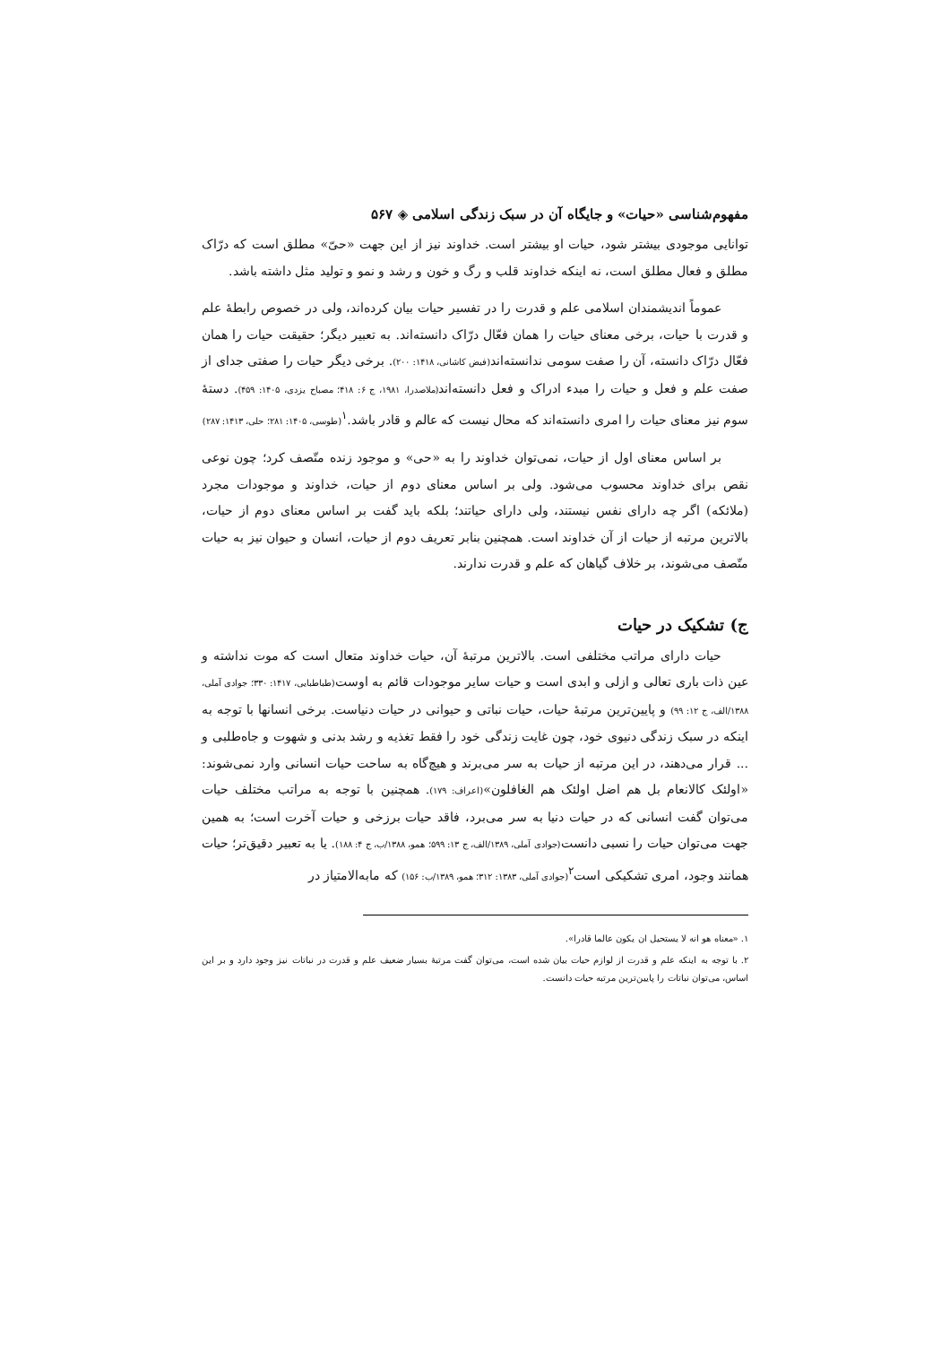مفهوم‌شناسی «حیات» و جایگاه آن در سبک زندگی اسلامی ◈ ۵۶۷
توانایی موجودی بیشتر شود، حیات او بیشتر است. خداوند نیز از این جهت «حیّ» مطلق است که درّاک مطلق و فعال مطلق است، نه اینکه خداوند قلب و رگ و خون و رشد و نمو و تولید مثل داشته باشد.
عموماً اندیشمندان اسلامی علم و قدرت را در تفسیر حیات بیان کرده‌اند، ولی در خصوص رابطهٔ علم و قدرت با حیات، برخی معنای حیات را همان فعّال درّاک دانسته‌اند. به تعبیر دیگر؛ حقیقت حیات را همان فعّال درّاک دانسته، آن را صفت سومی ندانسته‌اند(فیض کاشانی، ۱۴۱۸: ۲۰۰). برخی دیگر حیات را صفتی جدای از صفت علم و فعل و حیات را مبدء ادراک و فعل دانسته‌اند(ملاصدرا، ۱۹۸۱، ج ۶: ۴۱۸؛ مصباح یزدی، ۱۴۰۵: ۴۵۹). دستهٔ سوم نیز معنای حیات را امری دانسته‌اند که محال نیست که عالم و قادر باشد.<sup>۱</sup>(طوسی، ۱۴۰۵: ۲۸۱؛ حلی، ۱۴۱۳: ۲۸۷)
بر اساس معنای اول از حیات، نمی‌توان خداوند را به «حی» و موجود زنده متّصف کرد؛ چون نوعی نقص برای خداوند محسوب می‌شود. ولی بر اساس معنای دوم از حیات، خداوند و موجودات مجرد (ملائکه) اگر چه دارای نفس نیستند، ولی دارای حیاتند؛ بلکه باید گفت بر اساس معنای دوم از حیات، بالاترین مرتبه از حیات از آن خداوند است. همچنین بنابر تعریف دوم از حیات، انسان و حیوان نیز به حیات متّصف می‌شوند، بر خلاف گیاهان که علم و قدرت ندارند.
ج) تشکیک در حیات
حیات دارای مراتب مختلفی است. بالاترین مرتبهٔ آن، حیات خداوند متعال است که موت نداشته و عین ذات باری تعالی و ازلی و ابدی است و حیات سایر موجودات قائم به اوست(طباطبایی، ۱۴۱۷: ۳۳۰؛ جوادی آملی، ۱۳۸۸/الف، ج ۱۲: ۹۹) و پایین‌ترین مرتبهٔ حیات، حیات نباتی و حیوانی در حیات دنیاست. برخی انسانها با توجه به اینکه در سبک زندگی دنیوی خود، چون غایت زندگی خود را فقط تغذیه و رشد بدنی و شهوت و جاه‌طلبی و ... قرار می‌دهند، در این مرتبه از حیات به سر می‌برند و هیچ‌گاه به ساحت حیات انسانی وارد نمی‌شوند: «اولئک کالانعام بل هم اضل اولئک هم الغافلون»(اعراف: ۱۷۹). همچنین با توجه به مراتب مختلف حیات می‌توان گفت انسانی که در حیات دنیا به سر می‌برد، فاقد حیات برزخی و حیات آخرت است؛ به همین جهت می‌توان حیات را نسبی دانست(جوادی آملی، ۱۳۸۹/الف، ج ۱۳: ۵۹۹؛ همو، ۱۳۸۸/ب، ج ۴: ۱۸۸). یا به تعبیر دقیق‌تر؛ حیات همانند وجود، امری تشکیکی است<sup>۲</sup>(جوادی آملی، ۱۳۸۳: ۳۱۲؛ همو، ۱۳۸۹/ب: ۱۵۶) که مابه‌الامتیاز در
۱. «معناه هو انه لا یستحیل ان یکون عالما قادرا».
۲. با توجه به اینکه علم و قدرت از لوازم حیات بیان شده است، می‌توان گفت مرتبهٔ بسیار ضعیف علم و قدرت در نباتات نیز وجود دارد و بر این اساس، می‌توان نباتات را پایین‌ترین مرتبه حیات دانست.